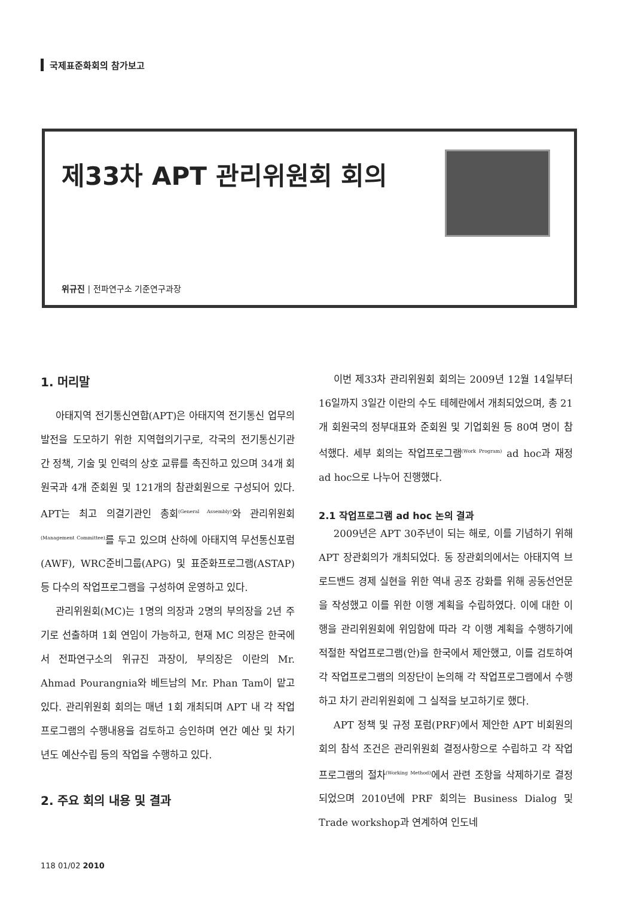국제표준화회의 참가보고
제33차 APT 관리위원회 회의
위규진 | 전파연구소 기준연구과장
1. 머리말
아태지역 전기통신연합(APT)은 아태지역 전기통신 업무의 발전을 도모하기 위한 지역협의기구로, 각국의 전기통신기관 간 정책, 기술 및 인력의 상호 교류를 촉진하고 있으며 34개 회원국과 4개 준회원 및 121개의 참관회원으로 구성되어 있다. APT는 최고 의결기관인 총회<sup>(General Assembly)</sup>와 관리위원회<sup>(Management Committee)</sup>를 두고 있으며 산하에 아태지역 무선통신포럼(AWF), WRC준비그룹(APG) 및 표준화프로그램(ASTAP) 등 다수의 작업프로그램을 구성하여 운영하고 있다.
관리위원회(MC)는 1명의 의장과 2명의 부의장을 2년 주기로 선출하며 1회 연임이 가능하고, 현재 MC 의장은 한국에서 전파연구소의 위규진 과장이, 부의장은 이란의 Mr. Ahmad Pourangnia와 베트남의 Mr. Phan Tam이 맡고 있다. 관리위원회 회의는 매년 1회 개최되며 APT 내 각 작업프로그램의 수행내용을 검토하고 승인하며 연간 예산 및 차기년도 예산수립 등의 작업을 수행하고 있다.
2. 주요 회의 내용 및 결과
이번 제33차 관리위원회 회의는 2009년 12월 14일부터 16일까지 3일간 이란의 수도 테헤란에서 개최되었으며, 총 21개 회원국의 정부대표와 준회원 및 기업회원 등 80여 명이 참석했다. 세부 회의는 작업프로그램<sup>(Work Program)</sup> ad hoc과 재정 ad hoc으로 나누어 진행했다.
2.1 작업프로그램 ad hoc 논의 결과
2009년은 APT 30주년이 되는 해로, 이를 기념하기 위해 APT 장관회의가 개최되었다. 동 장관회의에서는 아태지역 브로드밴드 경제 실현을 위한 역내 공조 강화를 위해 공동선언문을 작성했고 이를 위한 이행 계획을 수립하였다. 이에 대한 이행을 관리위원회에 위임함에 따라 각 이행 계획을 수행하기에 적절한 작업프로그램(안)을 한국에서 제안했고, 이를 검토하여 각 작업프로그램의 의장단이 논의해 각 작업프로그램에서 수행하고 차기 관리위원회에 그 실적을 보고하기로 했다.
APT 정책 및 규정 포럼(PRF)에서 제안한 APT 비회원의 회의 참석 조건은 관리위원회 결정사항으로 수립하고 각 작업프로그램의 절차<sup>(Working Method)</sup>에서 관련 조항을 삭제하기로 결정되었으며 2010년에 PRF 회의는 Business Dialog 및 Trade workshop과 연계하여 인도네
118 01/02 2010